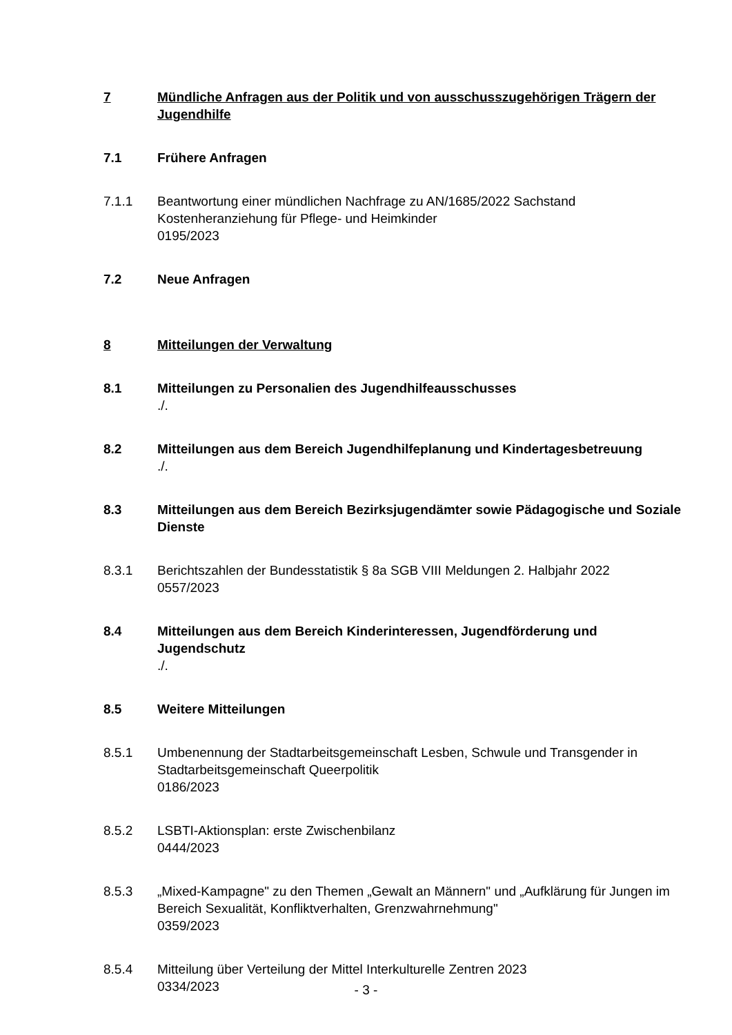7 Mündliche Anfragen aus der Politik und von ausschusszugehörigen Trägern der Jugendhilfe
7.1 Frühere Anfragen
7.1.1 Beantwortung einer mündlichen Nachfrage zu AN/1685/2022 Sachstand Kostenheranziehung für Pflege- und Heimkinder
0195/2023
7.2 Neue Anfragen
8 Mitteilungen der Verwaltung
8.1 Mitteilungen zu Personalien des Jugendhilfeausschusses
./.
8.2 Mitteilungen aus dem Bereich Jugendhilfeplanung und Kindertagesbetreuung
./.
8.3 Mitteilungen aus dem Bereich Bezirksjugendämter sowie Pädagogische und Soziale Dienste
8.3.1 Berichtszahlen der Bundesstatistik § 8a SGB VIII Meldungen 2. Halbjahr 2022
0557/2023
8.4 Mitteilungen aus dem Bereich Kinderinteressen, Jugendförderung und Jugendschutz
./.
8.5 Weitere Mitteilungen
8.5.1 Umbenennung der Stadtarbeitsgemeinschaft Lesben, Schwule und Transgender in Stadtarbeitsgemeinschaft Queerpolitik
0186/2023
8.5.2 LSBTI-Aktionsplan: erste Zwischenbilanz
0444/2023
8.5.3 „Mixed-Kampagne" zu den Themen „Gewalt an Männern" und „Aufklärung für Jungen im Bereich Sexualität, Konfliktverhalten, Grenzwahrnehmung"
0359/2023
8.5.4 Mitteilung über Verteilung der Mittel Interkulturelle Zentren 2023
0334/2023
- 3 -